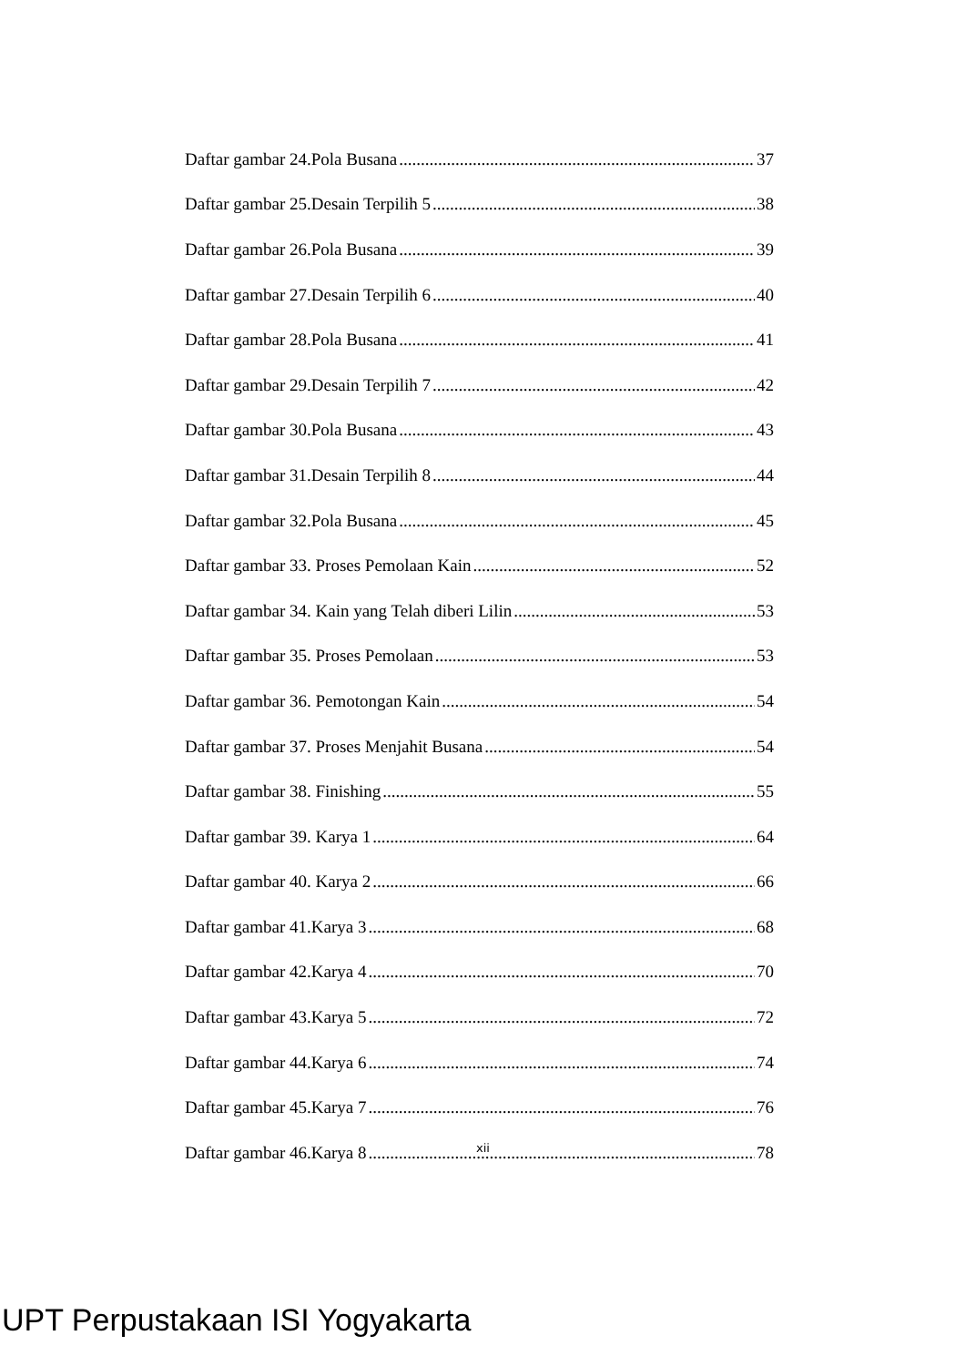Daftar gambar 24.Pola Busana 37
Daftar gambar 25.Desain Terpilih 5 38
Daftar gambar 26.Pola Busana 39
Daftar gambar 27.Desain Terpilih 6 40
Daftar gambar 28.Pola Busana 41
Daftar gambar 29.Desain Terpilih 7 42
Daftar gambar 30.Pola Busana 43
Daftar gambar 31.Desain Terpilih 8 44
Daftar gambar 32.Pola Busana 45
Daftar gambar 33. Proses Pemolaan Kain 52
Daftar gambar 34. Kain yang Telah diberi Lilin 53
Daftar gambar 35. Proses Pemolaan 53
Daftar gambar 36. Pemotongan Kain 54
Daftar gambar 37. Proses Menjahit Busana 54
Daftar gambar 38. Finishing 55
Daftar gambar 39. Karya 1 64
Daftar gambar 40. Karya 2 66
Daftar gambar 41.Karya 3 68
Daftar gambar 42.Karya 4 70
Daftar gambar 43.Karya 5 72
Daftar gambar 44.Karya 6 74
Daftar gambar 45.Karya 7 76
Daftar gambar 46.Karya 8 78
xii
UPT Perpustakaan ISI Yogyakarta